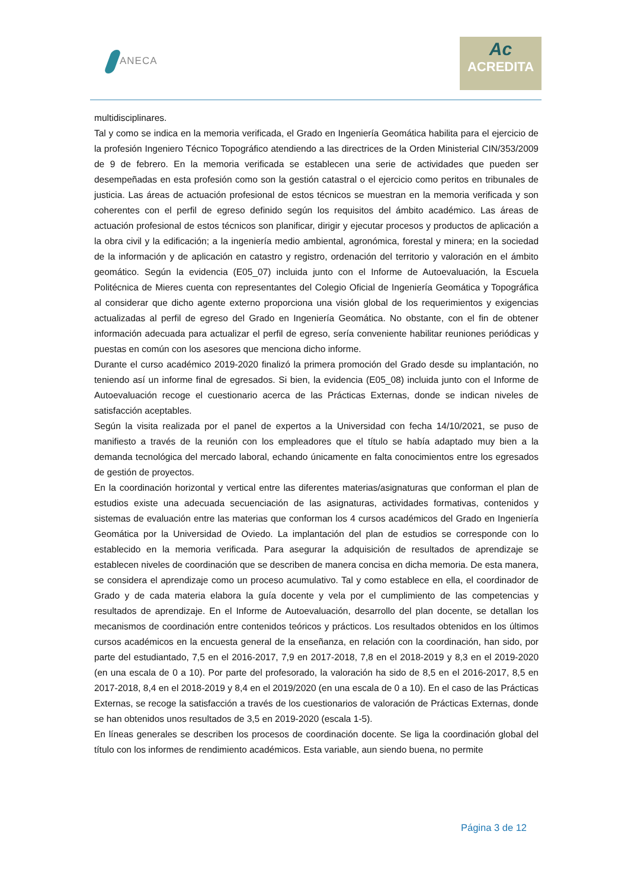ANECA
Ac
ACREDITA
multidisciplinares.
Tal y como se indica en la memoria verificada, el Grado en Ingeniería Geomática habilita para el ejercicio de la profesión Ingeniero Técnico Topográfico atendiendo a las directrices de la Orden Ministerial CIN/353/2009 de 9 de febrero. En la memoria verificada se establecen una serie de actividades que pueden ser desempeñadas en esta profesión como son la gestión catastral o el ejercicio como peritos en tribunales de justicia. Las áreas de actuación profesional de estos técnicos se muestran en la memoria verificada y son coherentes con el perfil de egreso definido según los requisitos del ámbito académico. Las áreas de actuación profesional de estos técnicos son planificar, dirigir y ejecutar procesos y productos de aplicación a la obra civil y la edificación; a la ingeniería medio ambiental, agronómica, forestal y minera; en la sociedad de la información y de aplicación en catastro y registro, ordenación del territorio y valoración en el ámbito geomático. Según la evidencia (E05_07) incluida junto con el Informe de Autoevaluación, la Escuela Politécnica de Mieres cuenta con representantes del Colegio Oficial de Ingeniería Geomática y Topográfica al considerar que dicho agente externo proporciona una visión global de los requerimientos y exigencias actualizadas al perfil de egreso del Grado en Ingeniería Geomática. No obstante, con el fin de obtener información adecuada para actualizar el perfil de egreso, sería conveniente habilitar reuniones periódicas y puestas en común con los asesores que menciona dicho informe.
Durante el curso académico 2019-2020 finalizó la primera promoción del Grado desde su implantación, no teniendo así un informe final de egresados. Si bien, la evidencia (E05_08) incluida junto con el Informe de Autoevaluación recoge el cuestionario acerca de las Prácticas Externas, donde se indican niveles de satisfacción aceptables.
Según la visita realizada por el panel de expertos a la Universidad con fecha 14/10/2021, se puso de manifiesto a través de la reunión con los empleadores que el título se había adaptado muy bien a la demanda tecnológica del mercado laboral, echando únicamente en falta conocimientos entre los egresados de gestión de proyectos.
En la coordinación horizontal y vertical entre las diferentes materias/asignaturas que conforman el plan de estudios existe una adecuada secuenciación de las asignaturas, actividades formativas, contenidos y sistemas de evaluación entre las materias que conforman los 4 cursos académicos del Grado en Ingeniería Geomática por la Universidad de Oviedo. La implantación del plan de estudios se corresponde con lo establecido en la memoria verificada. Para asegurar la adquisición de resultados de aprendizaje se establecen niveles de coordinación que se describen de manera concisa en dicha memoria. De esta manera, se considera el aprendizaje como un proceso acumulativo. Tal y como establece en ella, el coordinador de Grado y de cada materia elabora la guía docente y vela por el cumplimiento de las competencias y resultados de aprendizaje. En el Informe de Autoevaluación, desarrollo del plan docente, se detallan los mecanismos de coordinación entre contenidos teóricos y prácticos. Los resultados obtenidos en los últimos cursos académicos en la encuesta general de la enseñanza, en relación con la coordinación, han sido, por parte del estudiantado, 7,5 en el 2016-2017, 7,9 en 2017-2018, 7,8 en el 2018-2019 y 8,3 en el 2019-2020 (en una escala de 0 a 10). Por parte del profesorado, la valoración ha sido de 8,5 en el 2016-2017, 8,5 en 2017-2018, 8,4 en el 2018-2019 y 8,4 en el 2019/2020 (en una escala de 0 a 10). En el caso de las Prácticas Externas, se recoge la satisfacción a través de los cuestionarios de valoración de Prácticas Externas, donde se han obtenidos unos resultados de 3,5 en 2019-2020 (escala 1-5).
En líneas generales se describen los procesos de coordinación docente. Se liga la coordinación global del título con los informes de rendimiento académicos. Esta variable, aun siendo buena, no permite
Página 3 de 12